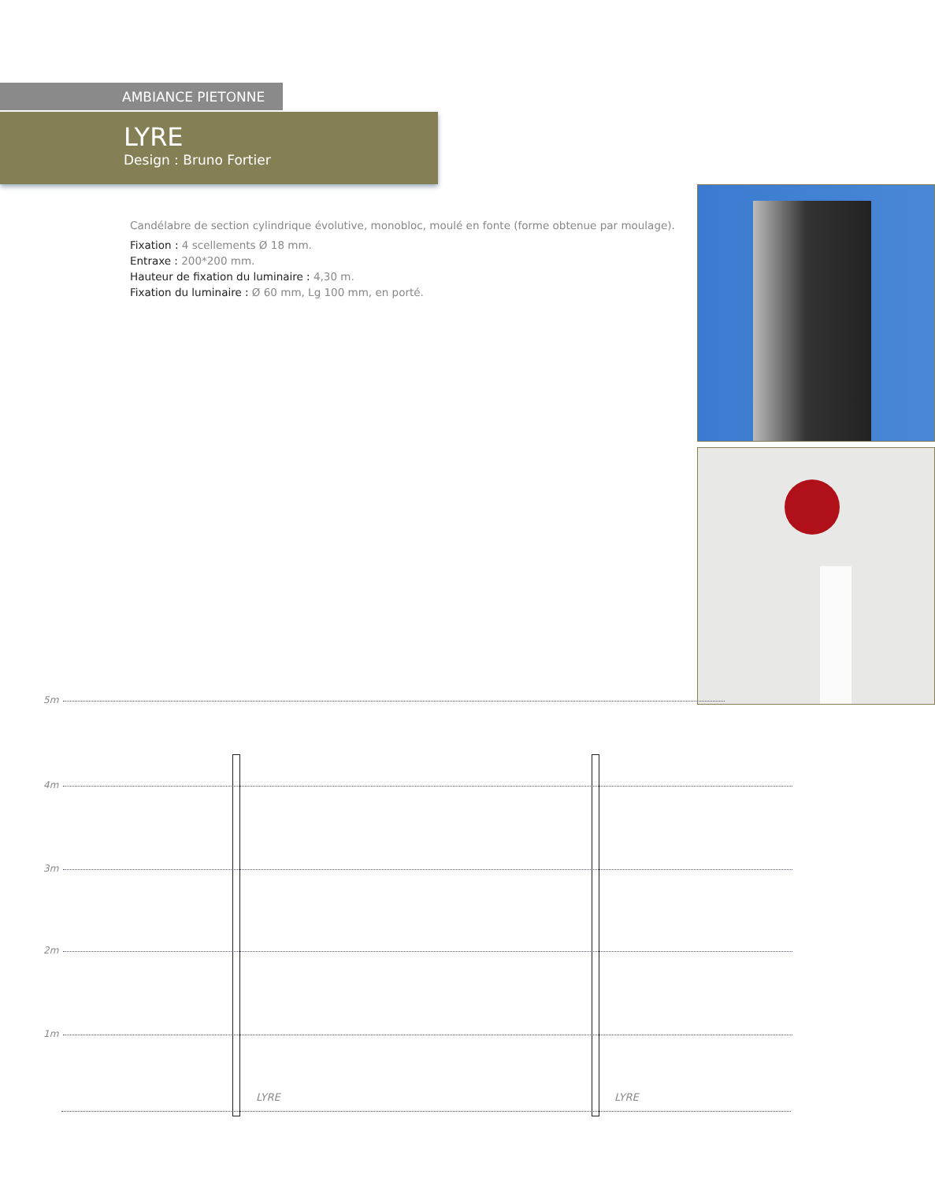AMBIANCE PIETONNE
LYRE
Design : Bruno Fortier
Candélabre de section cylindrique évolutive, monobloc, moulé en fonte (forme obtenue par moulage).
Fixation : 4 scellements Ø 18 mm.
Entraxe : 200*200 mm.
Hauteur de fixation du luminaire : 4,30 m.
Fixation du luminaire : Ø 60 mm, Lg 100 mm, en porté.
5m
4m
3m
2m
1m
LYRE LYRE